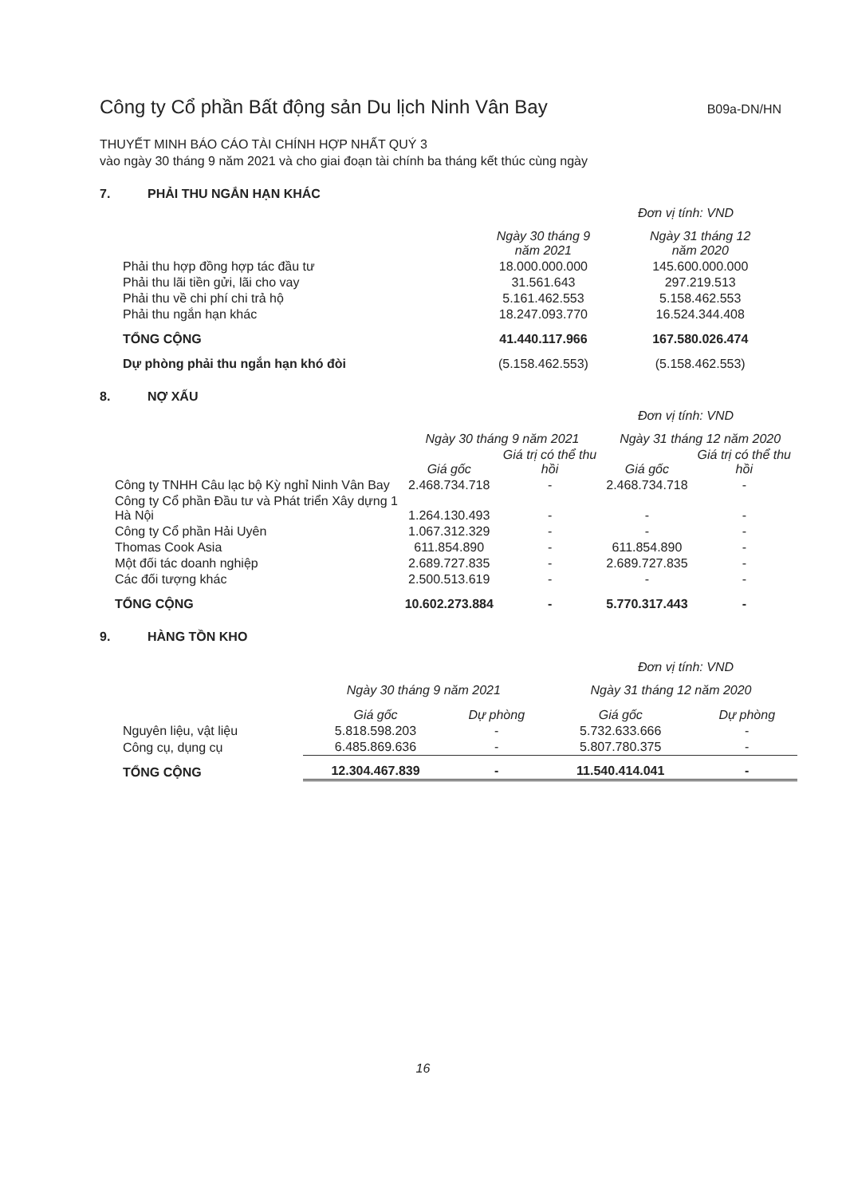Công ty Cổ phần Bất động sản Du lịch Ninh Vân Bay
B09a-DN/HN
THUYẾT MINH BÁO CÁO TÀI CHÍNH HỢP NHẤT QUÝ 3
vào ngày 30 tháng 9 năm 2021 và cho giai đoạn tài chính ba tháng kết thúc cùng ngày
7. PHẢI THU NGẮN HẠN KHÁC
Đơn vị tính: VND
| | Ngày 30 tháng 9 năm 2021 | Ngày 31 tháng 12 năm 2020 |
| --- | --- | --- |
| Phải thu hợp đồng hợp tác đầu tư | 18.000.000.000 | 145.600.000.000 |
| Phải thu lãi tiền gửi, lãi cho vay | 31.561.643 | 297.219.513 |
| Phải thu về chi phí chi trả hộ | 5.161.462.553 | 5.158.462.553 |
| Phải thu ngắn hạn khác | 18.247.093.770 | 16.524.344.408 |
| TỔNG CỘNG | 41.440.117.966 | 167.580.026.474 |
| Dự phòng phải thu ngắn hạn khó đòi | (5.158.462.553) | (5.158.462.553) |
8. NỢ XẤU
Đơn vị tính: VND
| | Ngày 30 tháng 9 năm 2021 | | Ngày 31 tháng 12 năm 2020 | |
| --- | --- | --- | --- | --- |
| | Giá gốc | Giá trị có thể thu hồi | Giá gốc | Giá trị có thể thu hồi |
| Công ty TNHH Câu lạc bộ Kỳ nghỉ Ninh Vân Bay | 2.468.734.718 | - | 2.468.734.718 | - |
| Công ty Cổ phần Đầu tư và Phát triển Xây dựng 1 Hà Nội | 1.264.130.493 | - | - | - |
| Công ty Cổ phần Hải Uyên | 1.067.312.329 | - | - | - |
| Thomas Cook Asia | 611.854.890 | - | 611.854.890 | - |
| Một đối tác doanh nghiệp | 2.689.727.835 | - | 2.689.727.835 | - |
| Các đối tượng khác | 2.500.513.619 | - | - | - |
| TỔNG CỘNG | 10.602.273.884 | - | 5.770.317.443 | - |
9. HÀNG TỒN KHO
Đơn vị tính: VND
| | Ngày 30 tháng 9 năm 2021 | | Ngày 31 tháng 12 năm 2020 | |
| --- | --- | --- | --- | --- |
| | Giá gốc | Dự phòng | Giá gốc | Dự phòng |
| Nguyên liệu, vật liệu | 5.818.598.203 | - | 5.732.633.666 | - |
| Công cụ, dụng cụ | 6.485.869.636 | - | 5.807.780.375 | - |
| TỔNG CỘNG | 12.304.467.839 | - | 11.540.414.041 | - |
16